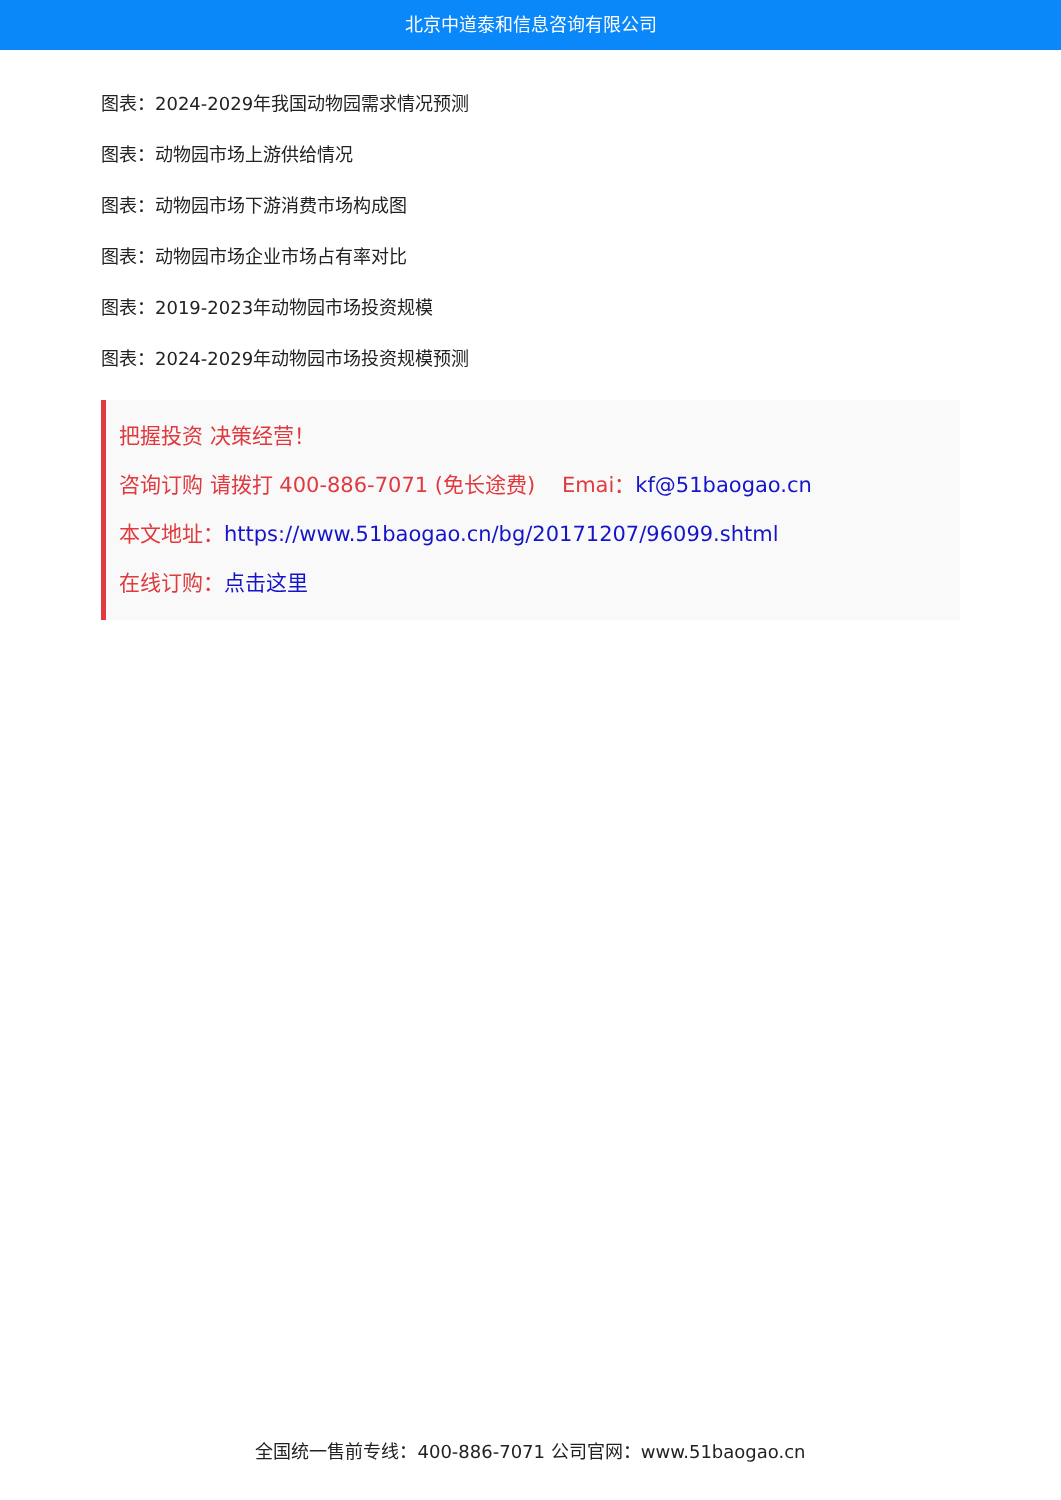北京中道泰和信息咨询有限公司
图表：2024-2029年我国动物园需求情况预测
图表：动物园市场上游供给情况
图表：动物园市场下游消费市场构成图
图表：动物园市场企业市场占有率对比
图表：2019-2023年动物园市场投资规模
图表：2024-2029年动物园市场投资规模预测
把握投资 决策经营！
咨询订购 请拨打 400-886-7071 (免长途费) Emai：kf@51baogao.cn
本文地址：https://www.51baogao.cn/bg/20171207/96099.shtml
在线订购：点击这里
全国统一售前专线：400-886-7071 公司官网：www.51baogao.cn